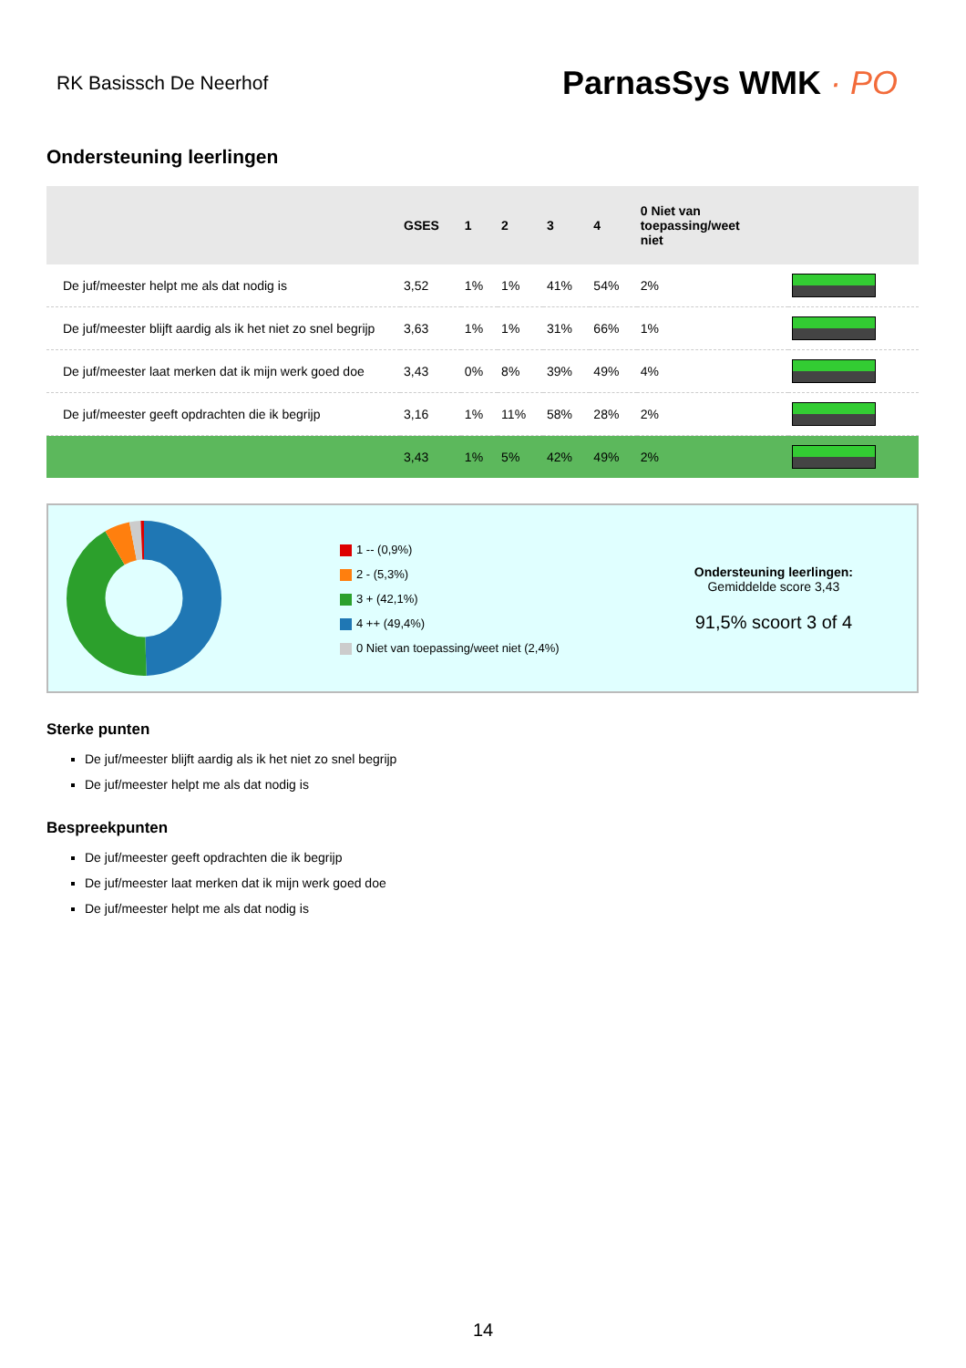RK Basissch De Neerhof
ParnasSys WMK · PO
Ondersteuning leerlingen
| | GSES | 1 | 2 | 3 | 4 | 0 Niet van toepassing/weet niet | |
| --- | --- | --- | --- | --- | --- | --- | --- |
| De juf/meester helpt me als dat nodig is | 3,52 | 1% | 1% | 41% | 54% | 2% | |
| De juf/meester blijft aardig als ik het niet zo snel begrijp | 3,63 | 1% | 1% | 31% | 66% | 1% | |
| De juf/meester laat merken dat ik mijn werk goed doe | 3,43 | 0% | 8% | 39% | 49% | 4% | |
| De juf/meester geeft opdrachten die ik begrijp | 3,16 | 1% | 11% | 58% | 28% | 2% | |
| | 3,43 | 1% | 5% | 42% | 49% | 2% | |
1 -- (0,9%)
2 - (5,3%)
3 + (42,1%)
4 ++ (49,4%)
0 Niet van toepassing/weet niet (2,4%)
Ondersteuning leerlingen:
Gemiddelde score 3,43
91,5% scoort 3 of 4
Sterke punten
De juf/meester blijft aardig als ik het niet zo snel begrijp
De juf/meester helpt me als dat nodig is
Bespreekpunten
De juf/meester geeft opdrachten die ik begrijp
De juf/meester laat merken dat ik mijn werk goed doe
De juf/meester helpt me als dat nodig is
14